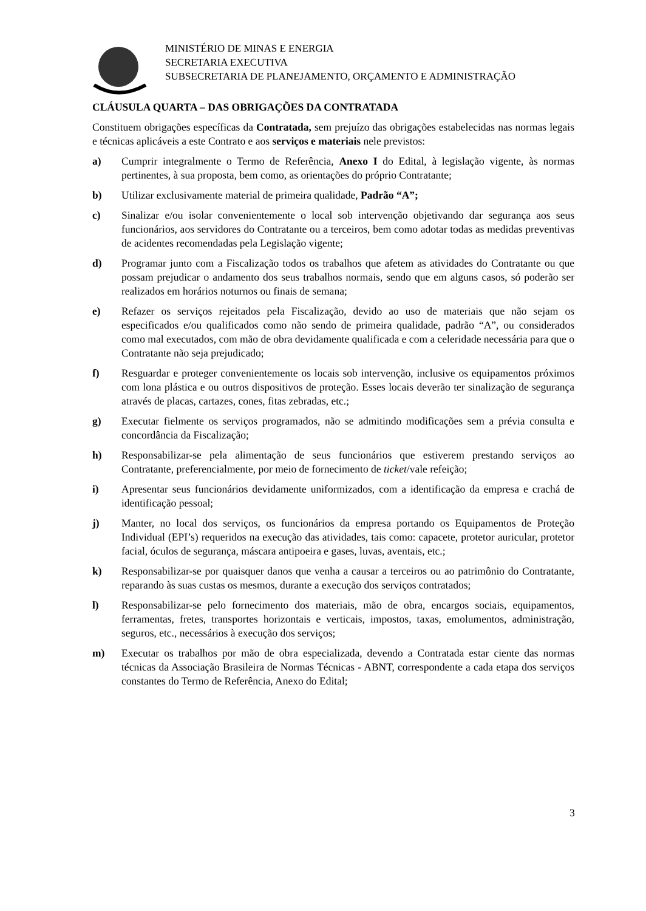MINISTÉRIO DE MINAS E ENERGIA
SECRETARIA EXECUTIVA
SUBSECRETARIA DE PLANEJAMENTO, ORÇAMENTO E ADMINISTRAÇÃO
CLÁUSULA QUARTA – DAS OBRIGAÇÕES DA CONTRATADA
Constituem obrigações específicas da Contratada, sem prejuízo das obrigações estabelecidas nas normas legais e técnicas aplicáveis a este Contrato e aos serviços e materiais nele previstos:
a) Cumprir integralmente o Termo de Referência, Anexo I do Edital, à legislação vigente, às normas pertinentes, à sua proposta, bem como, as orientações do próprio Contratante;
b) Utilizar exclusivamente material de primeira qualidade, Padrão “A”;
c) Sinalizar e/ou isolar convenientemente o local sob intervenção objetivando dar segurança aos seus funcionários, aos servidores do Contratante ou a terceiros, bem como adotar todas as medidas preventivas de acidentes recomendadas pela Legislação vigente;
d) Programar junto com a Fiscalização todos os trabalhos que afetem as atividades do Contratante ou que possam prejudicar o andamento dos seus trabalhos normais, sendo que em alguns casos, só poderão ser realizados em horários noturnos ou finais de semana;
e) Refazer os serviços rejeitados pela Fiscalização, devido ao uso de materiais que não sejam os especificados e/ou qualificados como não sendo de primeira qualidade, padrão “A”, ou considerados como mal executados, com mão de obra devidamente qualificada e com a celeridade necessária para que o Contratante não seja prejudicado;
f) Resguardar e proteger convenientemente os locais sob intervenção, inclusive os equipamentos próximos com lona plástica e ou outros dispositivos de proteção. Esses locais deverão ter sinalização de segurança através de placas, cartazes, cones, fitas zebradas, etc.;
g) Executar fielmente os serviços programados, não se admitindo modificações sem a prévia consulta e concordância da Fiscalização;
h) Responsabilizar-se pela alimentação de seus funcionários que estiverem prestando serviços ao Contratante, preferencialmente, por meio de fornecimento de ticket/vale refeição;
i) Apresentar seus funcionários devidamente uniformizados, com a identificação da empresa e crachá de identificação pessoal;
j) Manter, no local dos serviços, os funcionários da empresa portando os Equipamentos de Proteção Individual (EPI’s) requeridos na execução das atividades, tais como: capacete, protetor auricular, protetor facial, óculos de segurança, máscara antipoeira e gases, luvas, aventais, etc.;
k) Responsabilizar-se por quaisquer danos que venha a causar a terceiros ou ao patrimônio do Contratante, reparando às suas custas os mesmos, durante a execução dos serviços contratados;
l) Responsabilizar-se pelo fornecimento dos materiais, mão de obra, encargos sociais, equipamentos, ferramentas, fretes, transportes horizontais e verticais, impostos, taxas, emolumentos, administração, seguros, etc., necessários à execução dos serviços;
m) Executar os trabalhos por mão de obra especializada, devendo a Contratada estar ciente das normas técnicas da Associação Brasileira de Normas Técnicas - ABNT, correspondente a cada etapa dos serviços constantes do Termo de Referência, Anexo do Edital;
3